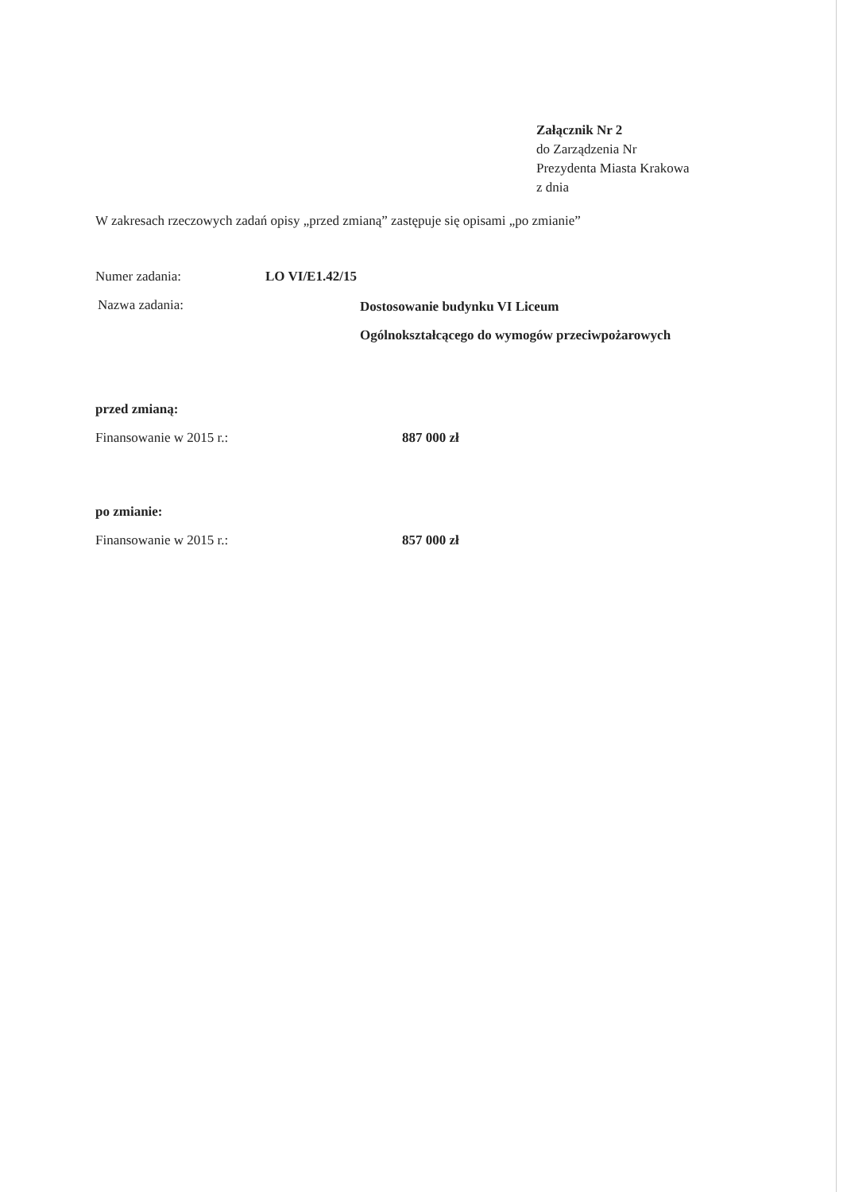Załącznik Nr 2
do Zarządzenia Nr
Prezydenta Miasta Krakowa
z dnia
W zakresach rzeczowych zadań opisy „przed zmianą” zastępuje się opisami „po zmianie”
Numer zadania: LO VI/E1.42/15
Nazwa zadania: Dostosowanie budynku VI Liceum
Ogólnokształcącego do wymogów przeciwpożarowych
przed zmianą:
Finansowanie w 2015 r.: 887 000 zł
po zmianie:
Finansowanie w 2015 r.: 857 000 zł